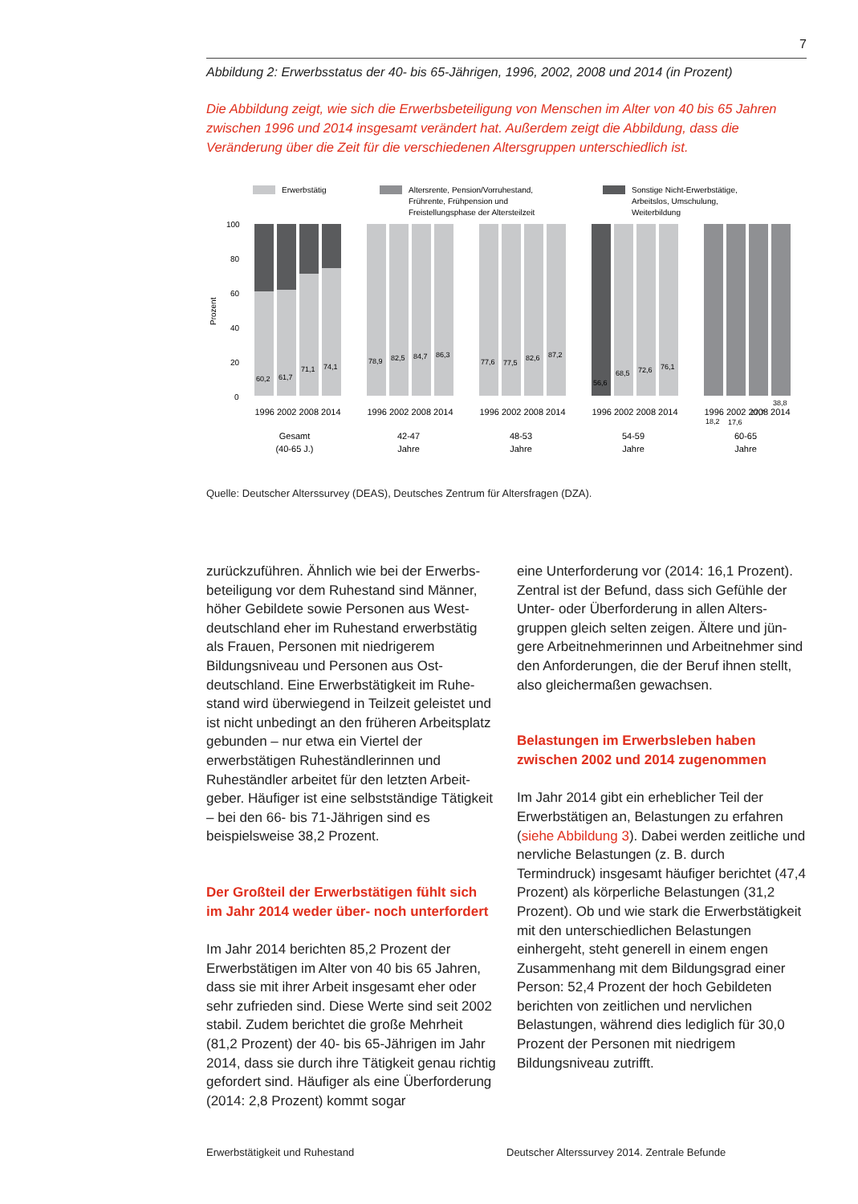7
Abbildung 2: Erwerbsstatus der 40- bis 65-Jährigen, 1996, 2002, 2008 und 2014 (in Prozent)
Die Abbildung zeigt, wie sich die Erwerbsbeteiligung von Menschen im Alter von 40 bis 65 Jahren zwischen 1996 und 2014 insgesamt verändert hat. Außerdem zeigt die Abbildung, dass die Veränderung über die Zeit für die verschiedenen Altersgruppen unterschiedlich ist.
Erwerbstätig
Altersrente, Pension/Vorruhestand,
Frührente, Frühpension und
Freistellungsphase der Altersteilzeit
Sonstige Nicht-Erwerbstätige,
Arbeitslos, Umschulung,
Weiterbildung
100
80
60
40
20
0
Prozent
60,2
61,7
71,1
74,1
78,9
82,5
84,7
86,3
77,6
77,5
82,6
87,2
56,6
68,5
72,6
76,1
18,2
17,6
27,7
38,8
1996 2002 2008 2014
1996 2002 2008 2014
1996 2002 2008 2014
1996 2002 2008 2014
1996 2002 2008 2014
Gesamt
(40-65 J.)
42-47
Jahre
48-53
Jahre
54-59
Jahre
60-65
Jahre
Quelle: Deutscher Alterssurvey (DEAS), Deutsches Zentrum für Altersfragen (DZA).
zurückzuführen. Ähnlich wie bei der Erwerbs­beteiligung vor dem Ruhestand sind Männer, höher Gebildete sowie Personen aus West­deutschland eher im Ruhestand erwerbstätig als Frauen, Personen mit niedrigerem Bildungsniveau und Personen aus Ost­deutschland. Eine Erwerbstätigkeit im Ruhe­stand wird überwiegend in Teilzeit geleistet und ist nicht unbedingt an den früheren Arbeitsplatz gebunden – nur etwa ein Viertel der erwerbstätigen Ruheständlerinnen und Ruheständler arbeitet für den letzten Arbeit­geber. Häufiger ist eine selbstständige Tätigkeit – bei den 66- bis 71-Jährigen sind es beispielsweise 38,2 Prozent.
Der Großteil der Erwerbstätigen fühlt sich im Jahr 2014 weder über- noch unterfordert
Im Jahr 2014 berichten 85,2 Prozent der Erwerbstätigen im Alter von 40 bis 65 Jahren, dass sie mit ihrer Arbeit insgesamt eher oder sehr zufrieden sind. Diese Werte sind seit 2002 stabil. Zudem berichtet die große Mehr­heit (81,2 Prozent) der 40- bis 65-Jährigen im Jahr 2014, dass sie durch ihre Tätigkeit genau richtig gefordert sind. Häufiger als eine Über­forderung (2014: 2,8 Prozent) kommt sogar
eine Unterforderung vor (2014: 16,1 Prozent). Zentral ist der Befund, dass sich Gefühle der Unter- oder Überforderung in allen Alters­gruppen gleich selten zeigen. Ältere und jün­gere Arbeitnehmerinnen und Arbeitnehmer sind den Anforderungen, die der Beruf ihnen stellt, also gleichermaßen gewachsen.
Belastungen im Erwerbsleben haben zwischen 2002 und 2014 zugenommen
Im Jahr 2014 gibt ein erheblicher Teil der Erwerbstätigen an, Belastungen zu erfahren (siehe Abbildung 3). Dabei werden zeitliche und nervliche Belastungen (z. B. durch Termindruck) insgesamt häufiger berichtet (47,4 Prozent) als körperliche Belastungen (31,2 Prozent). Ob und wie stark die Erwerbs­tätigkeit mit den unterschiedlichen Belas­tungen einhergeht, steht generell in einem engen Zusammenhang mit dem Bildungs­grad einer Person: 52,4 Prozent der hoch Gebildeten berichten von zeitlichen und nervlichen Belastungen, während dies lediglich für 30,0 Prozent der Personen mit niedrigem Bildungsniveau zutrifft.
Erwerbstätigkeit und Ruhestand Deutscher Alterssurvey 2014. Zentrale Befunde